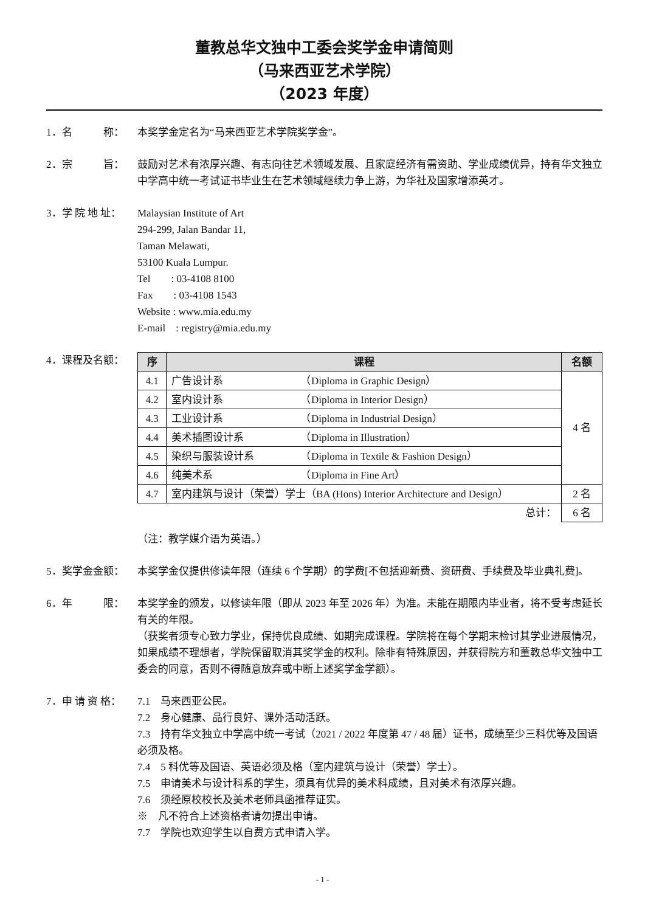董教总华文独中工委会奖学金申请简则
（马来西亚艺术学院）
（2023 年度）
1．名　　　称： 本奖学金定名为“马来西亚艺术学院奖学金”。
2．宗　　　旨： 鼓励对艺术有浓厚兴趣、有志向往艺术领域发展、且家庭经济有需资助、学业成绩优异，持有华文独立中学高中统一考试证书毕业生在艺术领域继续力争上游，为华社及国家增添英才。
3．学 院 地 址： Malaysian Institute of Art
294-299, Jalan Bandar 11,
Taman Melawati,
53100 Kuala Lumpur.
Tel　　: 03-4108 8100
Fax　　: 03-4108 1543
Website : www.mia.edu.my
E-mail　: registry@mia.edu.my
4．课程及名额：
| 序 | 课程 | 名额 |
| --- | --- | --- |
| 4.1 | 广告设计系 （Diploma in Graphic Design） | 4 名 |
| 4.2 | 室内设计系 （Diploma in Interior Design） | |
| 4.3 | 工业设计系 （Diploma in Industrial Design） | |
| 4.4 | 美术插图设计系 （Diploma in Illustration） | |
| 4.5 | 染织与服装设计系 （Diploma in Textile & Fashion Design） | |
| 4.6 | 纯美术系 （Diploma in Fine Art） | |
| 4.7 | 室内建筑与设计（荣誉）学士（BA (Hons) Interior Architecture and Design） | 2 名 |
| 总计： | | 6 名 |
（注：教学媒介语为英语。）
5．奖学金金额： 本奖学金仅提供修读年限（连续 6 个学期）的学费[不包括迎新费、资研费、手续费及毕业典礼费]。
6．年　　　限： 本奖学金的颁发，以修读年限（即从 2023 年至 2026 年）为准。未能在期限内毕业者，将不受考虑延长有关的年限。
（获奖者须专心致力学业，保持优良成绩、如期完成课程。学院将在每个学期末检讨其学业进展情况，如果成绩不理想者，学院保留取消其奖学金的权利。除非有特殊原因，并获得院方和董教总华文独中工委会的同意，否则不得随意放弃或中断上述奖学金学额）。
7．申 请 资 格： 7.1　马来西亚公民。
7.2　身心健康、品行良好、课外活动活跃。
7.3　持有华文独立中学高中统一考试（2021 / 2022 年度第 47 / 48 届）证书，成绩至少三科优等及国语必须及格。
7.4　5 科优等及国语、英语必须及格（室内建筑与设计（荣誉）学士）。
7.5　申请美术与设计科系的学生，须具有优异的美术科成绩，且对美术有浓厚兴趣。
7.6　须经原校校长及美术老师具函推荐证实。
※　凡不符合上述资格者请勿提出申请。
7.7　学院也欢迎学生以自费方式申请入学。
- 1 -